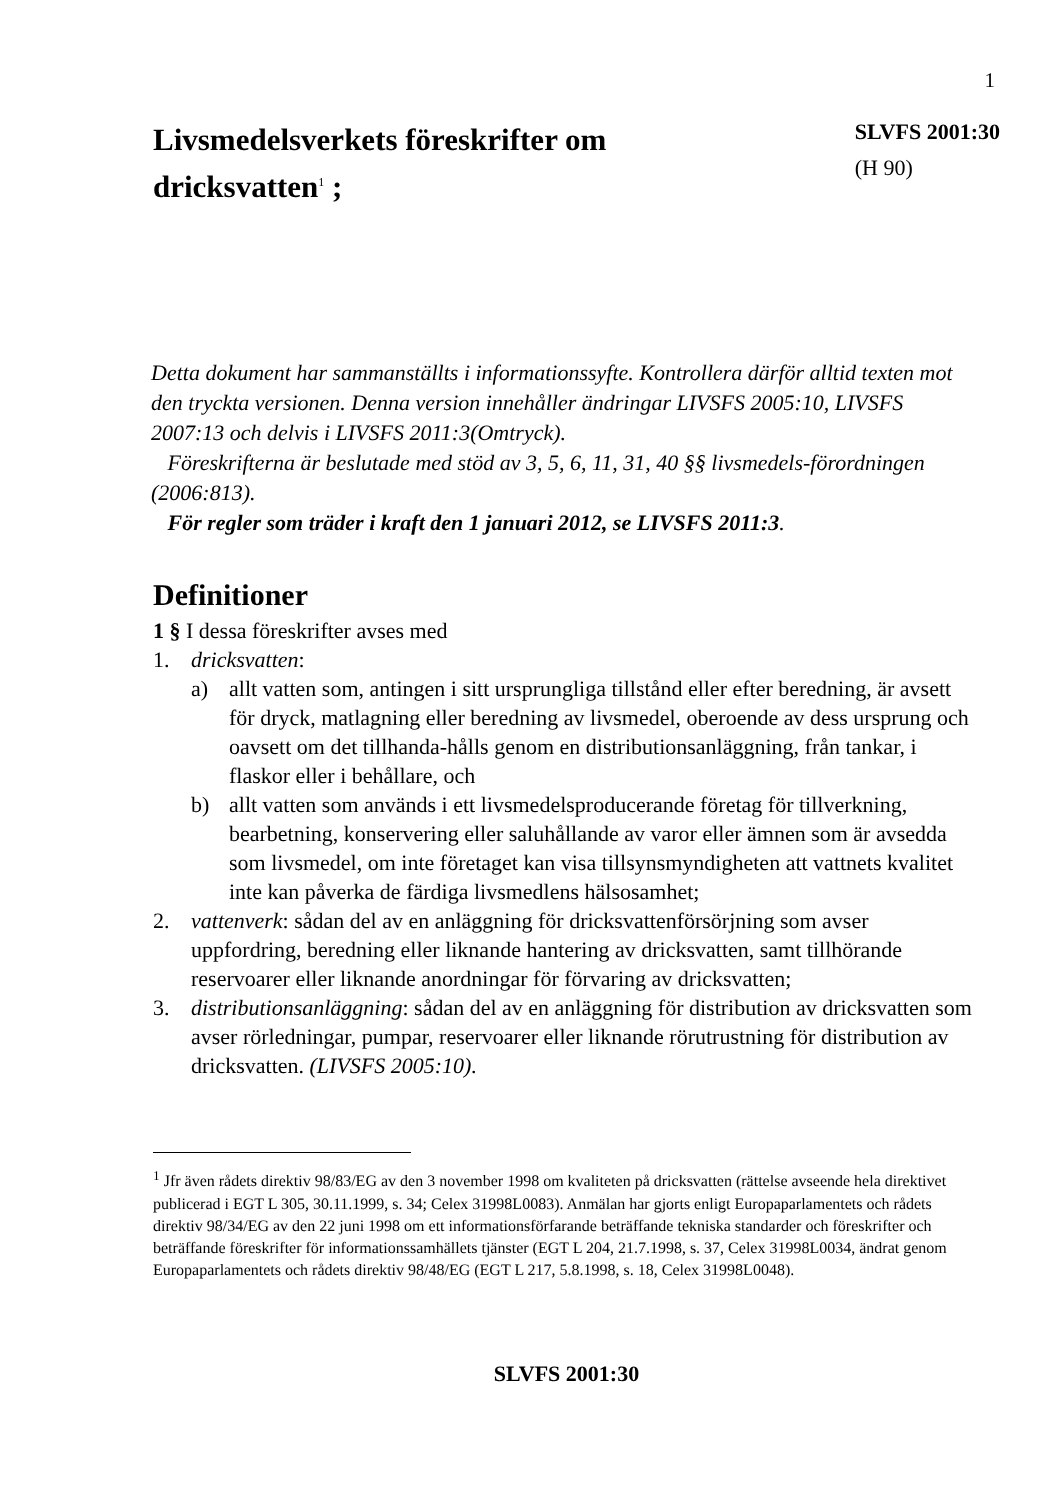1
Livsmedelsverkets föreskrifter om
dricksvatten<sup>1</sup> ;
SLVFS 2001:30
(H 90)
Detta dokument har sammanställts i informationssyfte. Kontrollera därför alltid texten mot den tryckta versionen. Denna version innehåller ändringar LIVSFS 2005:10, LIVSFS 2007:13 och delvis i LIVSFS 2011:3(Omtryck).
Föreskrifterna är beslutade med stöd av 3, 5, 6, 11, 31, 40 §§ livsmedels-förordningen (2006:813).
För regler som träder i kraft den 1 januari 2012, se LIVSFS 2011:3.
Definitioner
1 § I dessa föreskrifter avses med
1. dricksvatten:
a) allt vatten som, antingen i sitt ursprungliga tillstånd eller efter beredning, är avsett för dryck, matlagning eller beredning av livsmedel, oberoende av dess ursprung och oavsett om det tillhanda-hålls genom en distributionsanläggning, från tankar, i flaskor eller i behållare, och
b) allt vatten som används i ett livsmedelsproducerande företag för tillverkning, bearbetning, konservering eller saluhållande av varor eller ämnen som är avsedda som livsmedel, om inte företaget kan visa tillsynsmyndigheten att vattnets kvalitet inte kan påverka de färdiga livsmedlens hälsosamhet;
2. vattenverk: sådan del av en anläggning för dricksvattenförsörjning som avser uppfordring, beredning eller liknande hantering av dricksvatten, samt tillhörande reservoarer eller liknande anordningar för förvaring av dricksvatten;
3. distributionsanläggning: sådan del av en anläggning för distribution av dricksvatten som avser rörledningar, pumpar, reservoarer eller liknande rörutrustning för distribution av dricksvatten. (LIVSFS 2005:10).
<sup>1</sup> Jfr även rådets direktiv 98/83/EG av den 3 november 1998 om kvaliteten på dricksvatten (rättelse avseende hela direktivet publicerad i EGT L 305, 30.11.1999, s. 34; Celex 31998L0083). Anmälan har gjorts enligt Europaparlamentets och rådets direktiv 98/34/EG av den 22 juni 1998 om ett informationsförfarande beträffande tekniska standarder och föreskrifter och beträffande föreskrifter för informationssamhällets tjänster (EGT L 204, 21.7.1998, s. 37, Celex 31998L0034, ändrat genom Europaparlamentets och rådets direktiv 98/48/EG (EGT L 217, 5.8.1998, s. 18, Celex 31998L0048).
SLVFS 2001:30